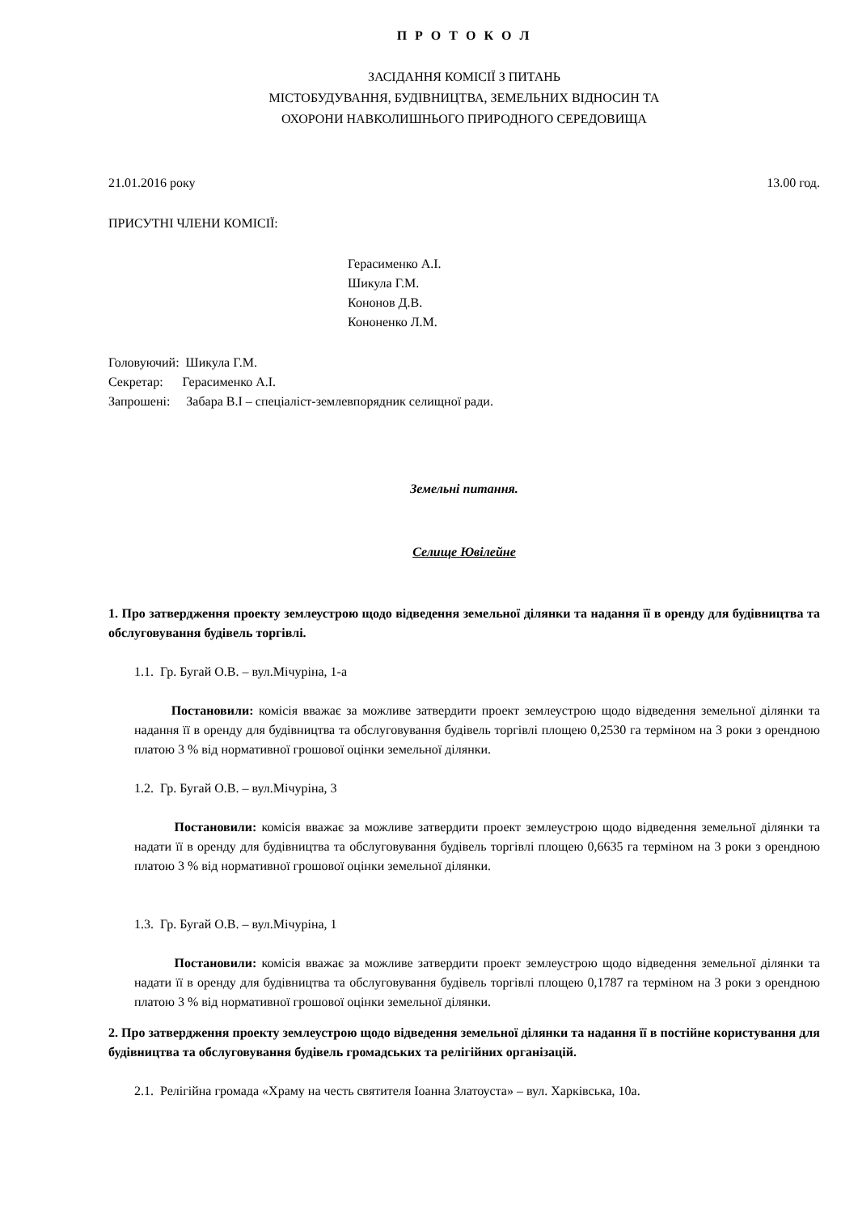П Р О Т О К О Л
ЗАСІДАННЯ КОМІСІЇ З ПИТАНЬ
МІСТОБУДУВАННЯ, БУДІВНИЦТВА, ЗЕМЕЛЬНИХ ВІДНОСИН ТА
ОХОРОНИ НАВКОЛИШНЬОГО ПРИРОДНОГО СЕРЕДОВИЩА
21.01.2016 року 13.00 год.
ПРИСУТНІ ЧЛЕНИ КОМІСІЇ:
Герасименко А.І.
Шикула Г.М.
Кононов Д.В.
Кононенко Л.М.
Головуючий: Шикула Г.М.
Секретар: Герасименко А.І.
Запрошені: Забара В.І – спеціаліст-землевпорядник селищної ради.
Земельні питання.
Селище Ювілейне
1. Про затвердження проекту землеустрою щодо відведення земельної ділянки та надання її в оренду для будівництва та обслуговування будівель торгівлі.
1.1. Гр. Бугай О.В. – вул.Мічуріна, 1-а
Постановили: комісія вважає за можливе затвердити проект землеустрою щодо відведення земельної ділянки та надання її в оренду для будівництва та обслуговування будівель торгівлі площею 0,2530 га терміном на 3 роки з орендною платою 3 % від нормативної грошової оцінки земельної ділянки.
1.2. Гр. Бугай О.В. – вул.Мічуріна, 3
Постановили: комісія вважає за можливе затвердити проект землеустрою щодо відведення земельної ділянки та надати її в оренду для будівництва та обслуговування будівель торгівлі площею 0,6635 га терміном на 3 роки з орендною платою 3 % від нормативної грошової оцінки земельної ділянки.
1.3. Гр. Бугай О.В. – вул.Мічуріна, 1
Постановили: комісія вважає за можливе затвердити проект землеустрою щодо відведення земельної ділянки та надати її в оренду для будівництва та обслуговування будівель торгівлі площею 0,1787 га терміном на 3 роки з орендною платою 3 % від нормативної грошової оцінки земельної ділянки.
2. Про затвердження проекту землеустрою щодо відведення земельної ділянки та надання її в постійне користування для будівництва та обслуговування будівель громадських та релігійних організацій.
2.1. Релігійна громада «Храму на честь святителя Іоанна Златоуста» – вул. Харківська, 10а.